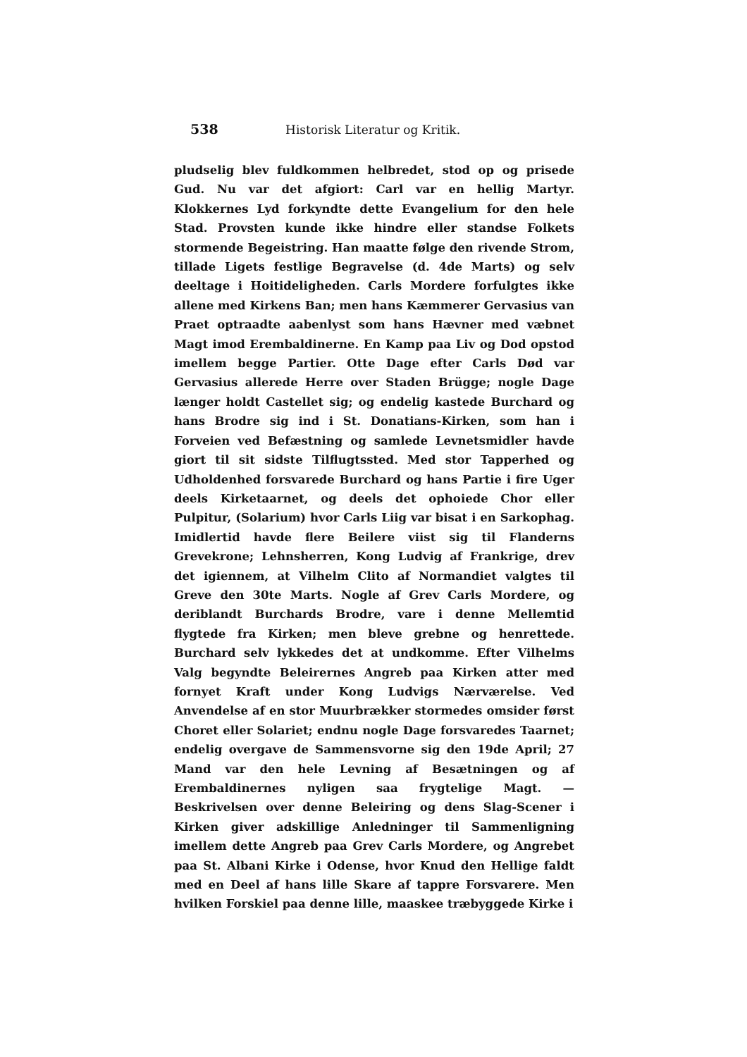538 Historisk Literatur og Kritik.
pludselig blev fuldkommen helbredet, stod op og prisede Gud. Nu var det afgiort: Carl var en hellig Martyr. Klokkernes Lyd forkyndte dette Evangelium for den hele Stad. Provsten kunde ikke hindre eller standse Folkets stormende Begeistring. Han maatte følge den rivende Strom, tillade Ligets festlige Begravelse (d. 4de Marts) og selv deeltage i Hoitideligheden. Carls Mordere forfulgtes ikke allene med Kirkens Ban; men hans Kæmmerer Gervasius van Praet optraadte aabenlyst som hans Hævner med væbnet Magt imod Erembaldinerne. En Kamp paa Liv og Dod opstod imellem begge Partier. Otte Dage efter Carls Død var Gervasius allerede Herre over Staden Brügge; nogle Dage længer holdt Castellet sig; og endelig kastede Burchard og hans Brodre sig ind i St. Donatians-Kirken, som han i Forveien ved Befæstning og samlede Levnetsmidler havde giort til sit sidste Tilflugtssted. Med stor Tapperhed og Udholdenhed forsvarede Burchard og hans Partie i fire Uger deels Kirketaarnet, og deels det ophoiede Chor eller Pulpitur, (Solarium) hvor Carls Liig var bisat i en Sarkophag. Imidlertid havde flere Beilere viist sig til Flanderns Grevekrone; Lehnsherren, Kong Ludvig af Frankrige, drev det igiennem, at Vilhelm Clito af Normandiet valgtes til Greve den 30te Marts. Nogle af Grev Carls Mordere, og deriblandt Burchards Brodre, vare i denne Mellemtid flygtede fra Kirken; men bleve grebne og henrettede. Burchard selv lykkedes det at undkomme. Efter Vilhelms Valg begyndte Beleirernes Angreb paa Kirken atter med fornyet Kraft under Kong Ludvigs Nærværelse. Ved Anvendelse af en stor Muurbrækker stormedes omsider først Choret eller Solariet; endnu nogle Dage forsvaredes Taarnet; endelig overgave de Sammensvorne sig den 19de April; 27 Mand var den hele Levning af Besætningen og af Erembaldinernes nyligen saa frygtelige Magt. — Beskrivelsen over denne Beleiring og dens Slag-Scener i Kirken giver adskillige Anledninger til Sammenligning imellem dette Angreb paa Grev Carls Mordere, og Angrebet paa St. Albani Kirke i Odense, hvor Knud den Hellige faldt med en Deel af hans lille Skare af tappre Forsvarere. Men hvilken Forskiel paa denne lille, maaskee træbyggede Kirke i